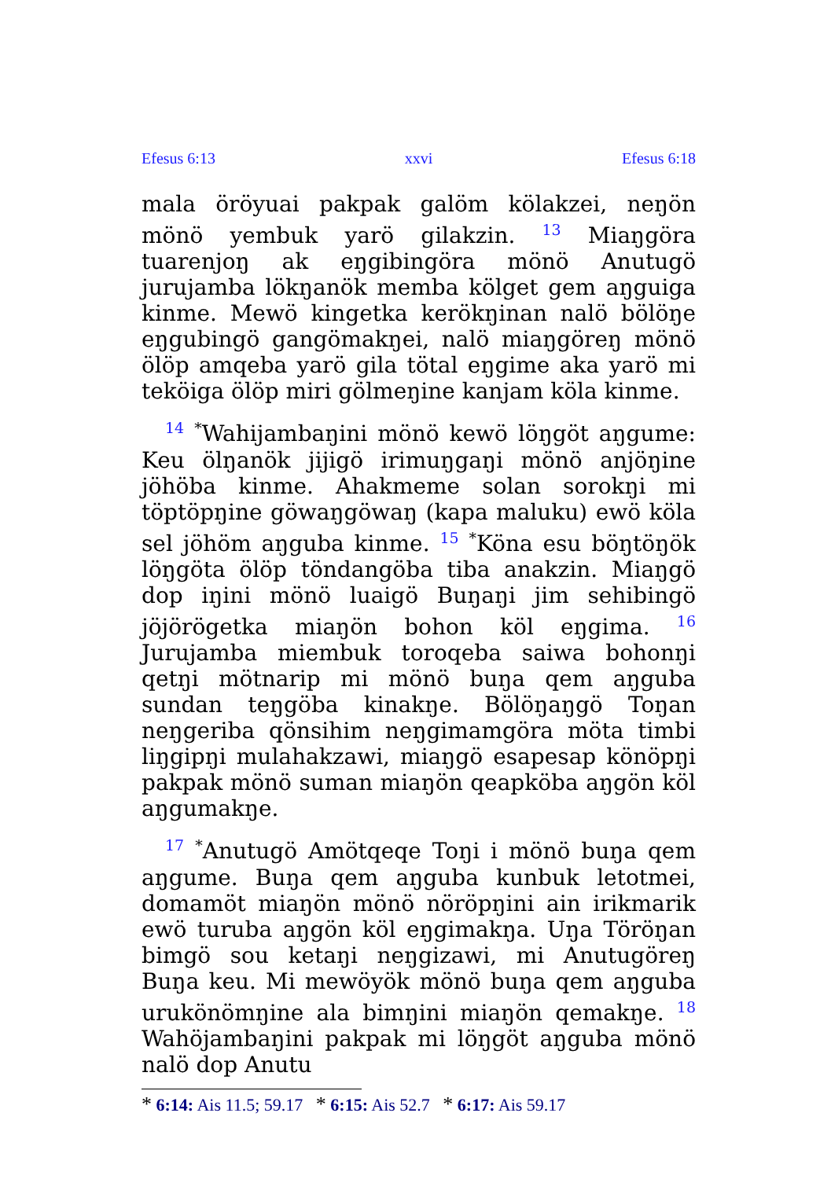Efesus 6:13 xxvi Efesus 6:18
mala öröyuai pakpak galöm kölakzei, neŋön mönö yembuk yarö gilakzin. <sup>13</sup> Miaŋgöra tuarenjoŋ ak eŋgibingöra mönö Anutugö jurujamba lökŋanök memba kölget gem aŋguiga kinme. Mewö kingetka kerökŋinan nalö bölöŋe eŋgubingö gangömakŋei, nalö miaŋgöreŋ mönö ölöp amqeba yarö gila tötal eŋgime aka yarö mi teköiga ölöp miri gölmeŋine kanjam köla kinme.
<sup>14</sup> <sup>*</sup>Wahijambaŋini mönö kewö löŋgöt aŋgume: Keu ölŋanök jijigö irimuŋgaŋi mönö anjöŋine jöhöba kinme. Ahakmeme solan sorokŋi mi töptöpŋine göwaŋgöwaŋ (kapa maluku) ewö köla sel jöhöm aŋguba kinme. <sup>15</sup> <sup>*</sup>Köna esu böŋtöŋök löŋgöta ölöp töndangöba tiba anakzin. Miaŋgö dop iŋini mönö luaigö Buŋaŋi jim sehibingö jöjörögetka miaŋön bohon köl eŋgima. <sup>16</sup> Jurujamba miembuk toroqeba saiwa bohonŋi qetŋi mötnarip mi mönö buŋa qem aŋguba sundan teŋgöba kinakŋe. Bölöŋaŋgö Toŋan neŋgeriba qönsihim neŋgimamgöra möta timbi liŋgipŋi mulahakzawi, miaŋgö esapesap könöpŋi pakpak mönö suman miaŋön qeapköba aŋgön köl aŋgumakŋe.
<sup>17</sup> <sup>*</sup>Anutugö Amötqeqe Toŋi i mönö buŋa qem aŋgume. Buŋa qem aŋguba kunbuk letotmei, domamöt miaŋön mönö nöröpŋini ain irikmarik ewö turuba aŋgön köl eŋgimakŋa. Uŋa Töröŋan bimgö sou ketaŋi neŋgizawi, mi Anutugöreŋ Buŋa keu. Mi mewöyök mönö buŋa qem aŋguba urukönömŋine ala bimŋini miaŋön qemakŋe. <sup>18</sup> Wahöjambaŋini pakpak mi löŋgöt aŋguba mönö nalö dop Anutu
* 6:14: Ais 11.5; 59.17 * 6:15: Ais 52.7 * 6:17: Ais 59.17